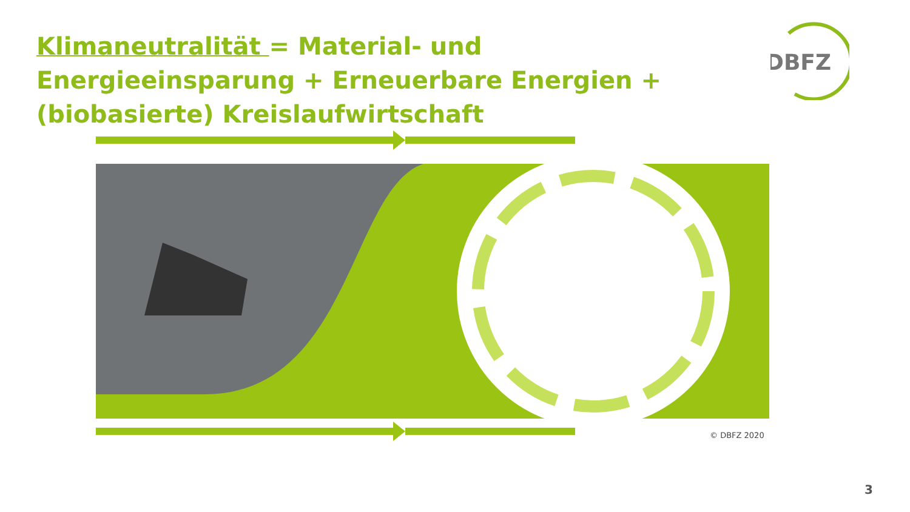Klimaneutralität = Material- und Energieeinsparung + Erneuerbare Energien + (biobasierte) Kreislaufwirtschaft
DBFZ
© DBFZ 2020
3